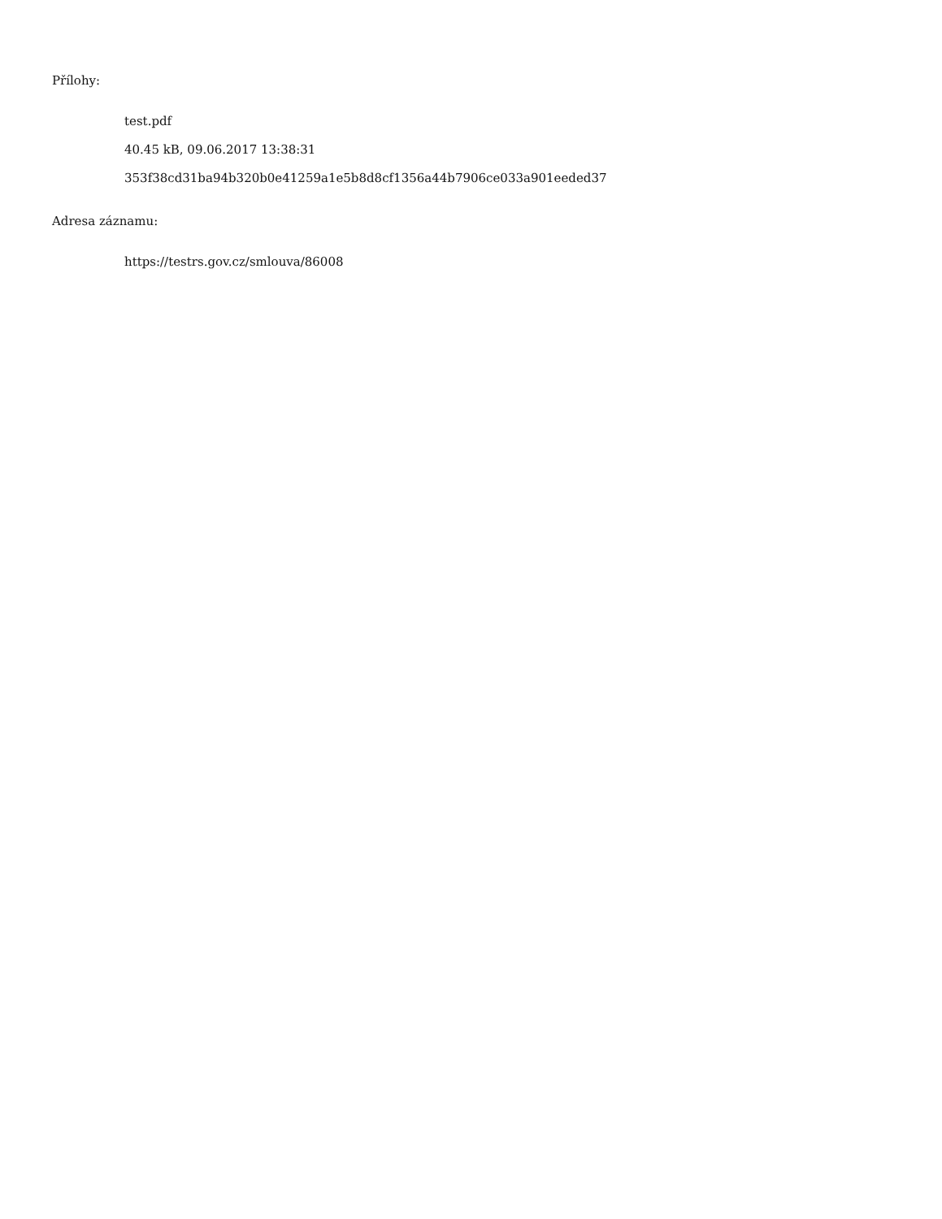Přílohy:
test.pdf
40.45 kB, 09.06.2017 13:38:31
353f38cd31ba94b320b0e41259a1e5b8d8cf1356a44b7906ce033a901eeded37
Adresa záznamu:
https://testrs.gov.cz/smlouva/86008